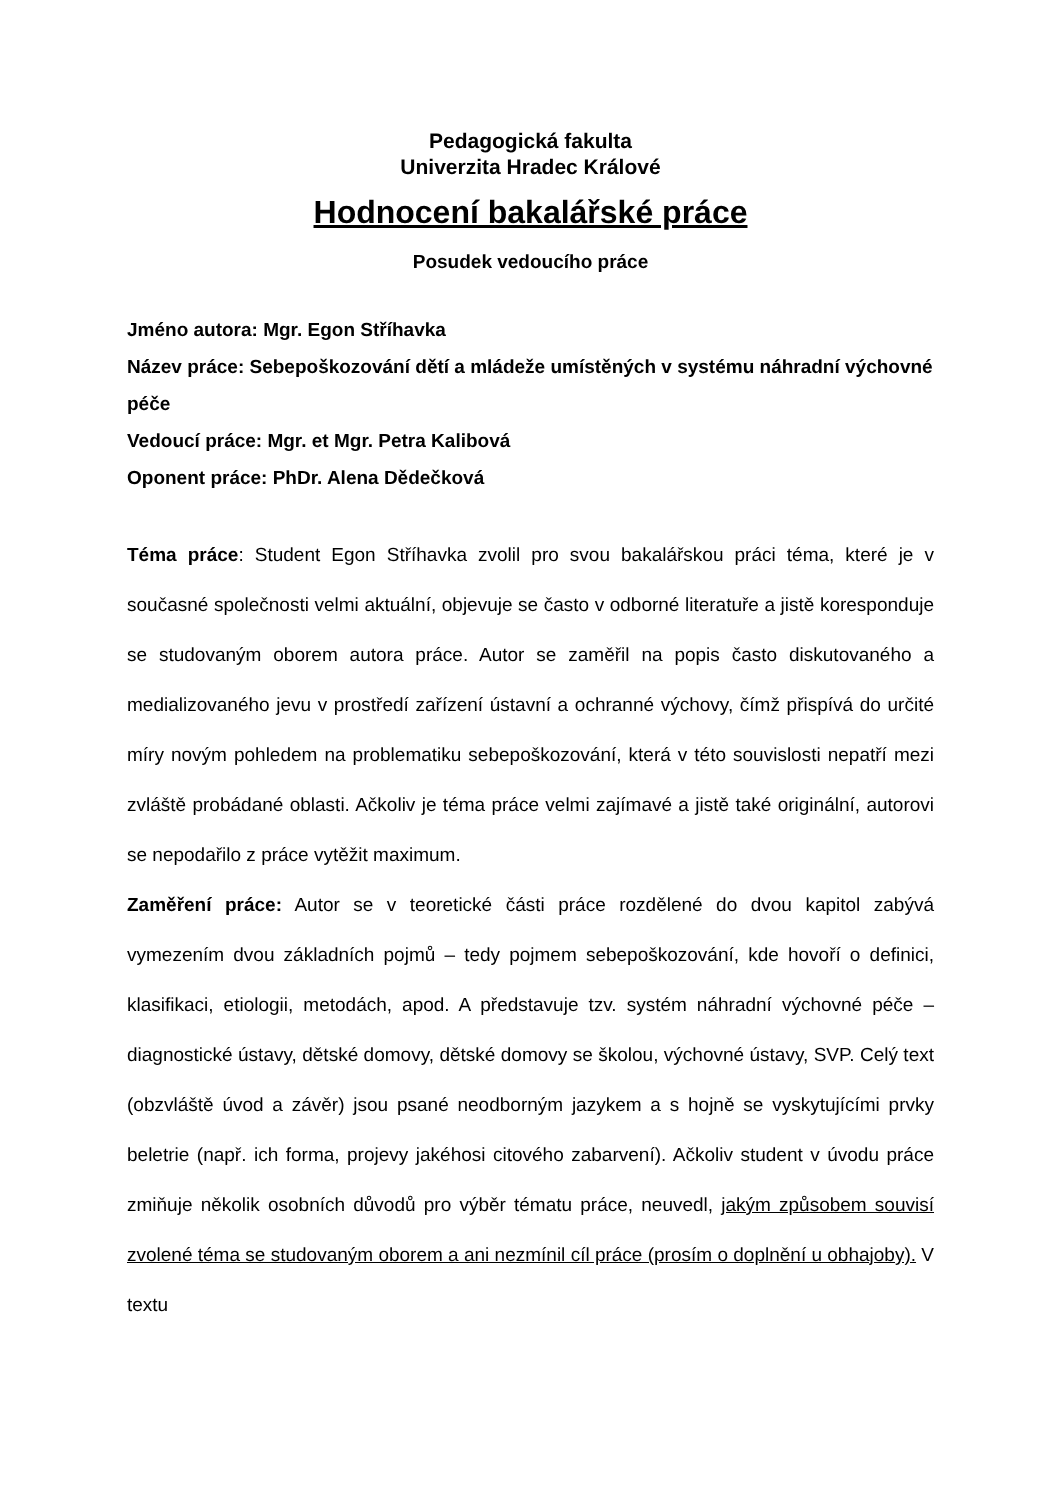Pedagogická fakulta
Univerzita Hradec Králové
Hodnocení bakalářské práce
Posudek vedoucího práce
Jméno autora: Mgr. Egon Stříhavka
Název práce: Sebepoškozování dětí a mládeže umístěných v systému náhradní výchovné péče
Vedoucí práce: Mgr. et Mgr. Petra Kalibová
Oponent práce: PhDr. Alena Dědečková
Téma práce: Student Egon Stříhavka zvolil pro svou bakalářskou práci téma, které je v současné společnosti velmi aktuální, objevuje se často v odborné literatuře a jistě koresponduje se studovaným oborem autora práce. Autor se zaměřil na popis často diskutovaného a medializovaného jevu v prostředí zařízení ústavní a ochranné výchovy, čímž přispívá do určité míry novým pohledem na problematiku sebepoškozování, která v této souvislosti nepatří mezi zvláště probádané oblasti. Ačkoliv je téma práce velmi zajímavé a jistě také originální, autorovi se nepodařilo z práce vytěžit maximum.
Zaměření práce: Autor se v teoretické části práce rozdělené do dvou kapitol zabývá vymezením dvou základních pojmů – tedy pojmem sebepoškozování, kde hovoří o definici, klasifikaci, etiologii, metodách, apod. A představuje tzv. systém náhradní výchovné péče – diagnostické ústavy, dětské domovy, dětské domovy se školou, výchovné ústavy, SVP. Celý text (obzvláště úvod a závěr) jsou psané neodborným jazykem a s hojně se vyskytujícími prvky beletrie (např. ich forma, projevy jakéhosi citového zabarvení). Ačkoliv student v úvodu práce zmiňuje několik osobních důvodů pro výběr tématu práce, neuvedl, jakým způsobem souvisí zvolené téma se studovaným oborem a ani nezmínil cíl práce (prosím o doplnění u obhajoby). V textu